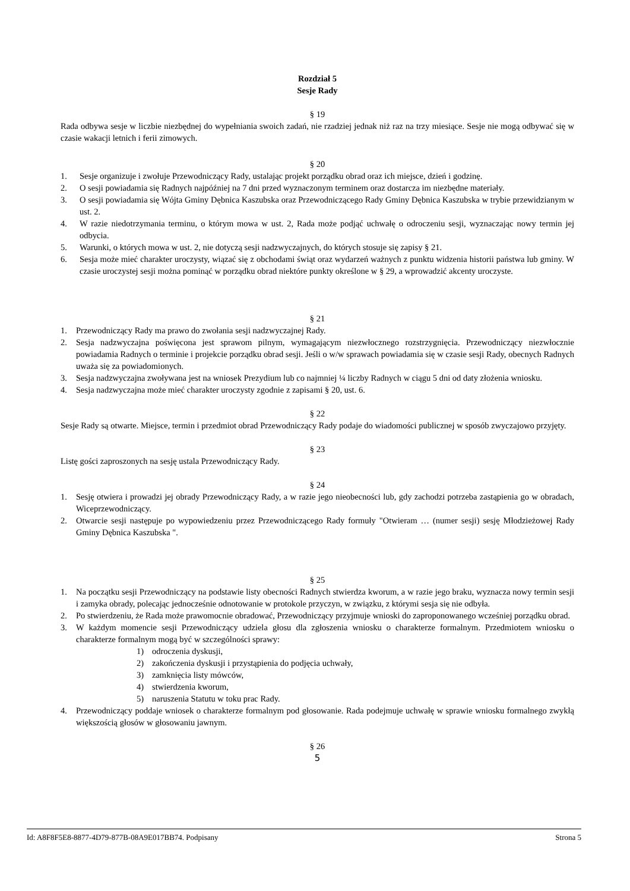Rozdział 5
Sesje Rady
§ 19
Rada odbywa sesje w liczbie niezbędnej do wypełniania swoich zadań, nie rzadziej jednak niż raz na trzy miesiące. Sesje nie mogą odbywać się w czasie wakacji letnich i ferii zimowych.
§ 20
1. Sesje organizuje i zwołuje Przewodniczący Rady, ustalając projekt porządku obrad oraz ich miejsce, dzień i godzinę.
2. O sesji powiadamia się Radnych najpóźniej na 7 dni przed wyznaczonym terminem oraz dostarcza im niezbędne materiały.
3. O sesji powiadamia się Wójta Gminy Dębnica Kaszubska oraz Przewodniczącego Rady Gminy Dębnica Kaszubska w trybie przewidzianym w ust. 2.
4. W razie niedotrzymania terminu, o którym mowa w ust. 2, Rada może podjąć uchwałę o odroczeniu sesji, wyznaczając nowy termin jej odbycia.
5. Warunki, o których mowa w ust. 2, nie dotyczą sesji nadzwyczajnych, do których stosuje się zapisy § 21.
6. Sesja może mieć charakter uroczysty, wiązać się z obchodami świąt oraz wydarzeń ważnych z punktu widzenia historii państwa lub gminy. W czasie uroczystej sesji można pominąć w porządku obrad niektóre punkty określone w § 29, a wprowadzić akcenty uroczyste.
§ 21
1. Przewodniczący Rady ma prawo do zwołania sesji nadzwyczajnej Rady.
2. Sesja nadzwyczajna poświęcona jest sprawom pilnym, wymagającym niezwłocznego rozstrzygnięcia. Przewodniczący niezwłocznie powiadamia Radnych o terminie i projekcie porządku obrad sesji. Jeśli o w/w sprawach powiadamia się w czasie sesji Rady, obecnych Radnych uważa się za powiadomionych.
3. Sesja nadzwyczajna zwoływana jest na wniosek Prezydium lub co najmniej ¼ liczby Radnych w ciągu 5 dni od daty złożenia wniosku.
4. Sesja nadzwyczajna może mieć charakter uroczysty zgodnie z zapisami § 20, ust. 6.
§ 22
Sesje Rady są otwarte. Miejsce, termin i przedmiot obrad Przewodniczący Rady podaje do wiadomości publicznej w sposób zwyczajowo przyjęty.
§ 23
Listę gości zaproszonych na sesję ustala Przewodniczący Rady.
§ 24
1. Sesję otwiera i prowadzi jej obrady Przewodniczący Rady, a w razie jego nieobecności lub, gdy zachodzi potrzeba zastąpienia go w obradach, Wiceprzewodniczący.
2. Otwarcie sesji następuje po wypowiedzeniu przez Przewodniczącego Rady formuły "Otwieram … (numer sesji) sesję Młodzieżowej Rady Gminy Dębnica Kaszubska ".
§ 25
1. Na początku sesji Przewodniczący na podstawie listy obecności Radnych stwierdza kworum, a w razie jego braku, wyznacza nowy termin sesji i zamyka obrady, polecając jednocześnie odnotowanie w protokole przyczyn, w związku, z którymi sesja się nie odbyła.
2. Po stwierdzeniu, że Rada może prawomocnie obradować, Przewodniczący przyjmuje wnioski do zaproponowanego wcześniej porządku obrad.
3. W każdym momencie sesji Przewodniczący udziela głosu dla zgłoszenia wniosku o charakterze formalnym. Przedmiotem wniosku o charakterze formalnym mogą być w szczególności sprawy:
1) odroczenia dyskusji,
2) zakończenia dyskusji i przystąpienia do podjęcia uchwały,
3) zamknięcia listy mówców,
4) stwierdzenia kworum,
5) naruszenia Statutu w toku prac Rady.
4. Przewodniczący poddaje wniosek o charakterze formalnym pod głosowanie. Rada podejmuje uchwałę w sprawie wniosku formalnego zwykłą większością głosów w głosowaniu jawnym.
§ 26
5
Id: A8F8F5E8-8877-4D79-877B-08A9E017BB74. Podpisany Strona 5